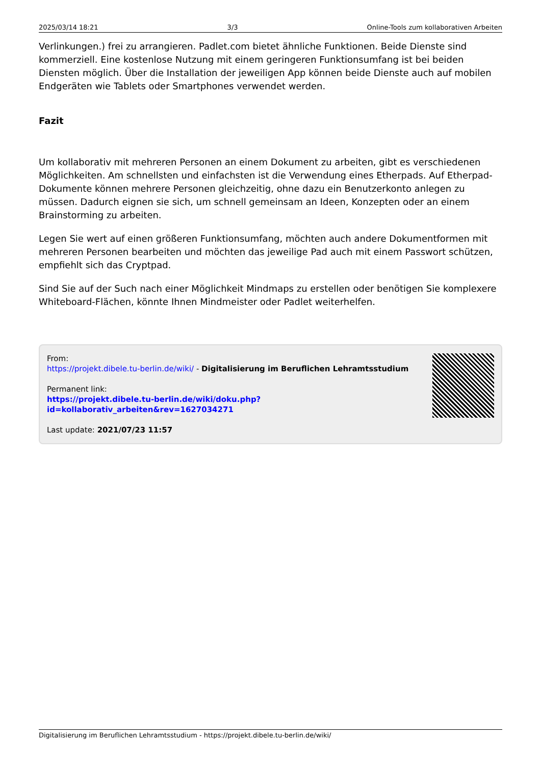2025/03/14 18:21 3/3 Online-Tools zum kollaborativen Arbeiten
Verlinkungen.) frei zu arrangieren. Padlet.com bietet ähnliche Funktionen. Beide Dienste sind kommerziell. Eine kostenlose Nutzung mit einem geringeren Funktionsumfang ist bei beiden Diensten möglich. Über die Installation der jeweiligen App können beide Dienste auch auf mobilen Endgeräten wie Tablets oder Smartphones verwendet werden.
Fazit
Um kollaborativ mit mehreren Personen an einem Dokument zu arbeiten, gibt es verschiedenen Möglichkeiten. Am schnellsten und einfachsten ist die Verwendung eines Etherpads. Auf Etherpad-Dokumente können mehrere Personen gleichzeitig, ohne dazu ein Benutzerkonto anlegen zu müssen. Dadurch eignen sie sich, um schnell gemeinsam an Ideen, Konzepten oder an einem Brainstorming zu arbeiten.
Legen Sie wert auf einen größeren Funktionsumfang, möchten auch andere Dokumentformen mit mehreren Personen bearbeiten und möchten das jeweilige Pad auch mit einem Passwort schützen, empfiehlt sich das Cryptpad.
Sind Sie auf der Such nach einer Möglichkeit Mindmaps zu erstellen oder benötigen Sie komplexere Whiteboard-Flächen, könnte Ihnen Mindmeister oder Padlet weiterhelfen.
From:
https://projekt.dibele.tu-berlin.de/wiki/ - Digitalisierung im Beruflichen Lehramtsstudium
Permanent link:
https://projekt.dibele.tu-berlin.de/wiki/doku.php?id=kollaborativ_arbeiten&rev=1627034271
Last update: 2021/07/23 11:57
Digitalisierung im Beruflichen Lehramtsstudium - https://projekt.dibele.tu-berlin.de/wiki/